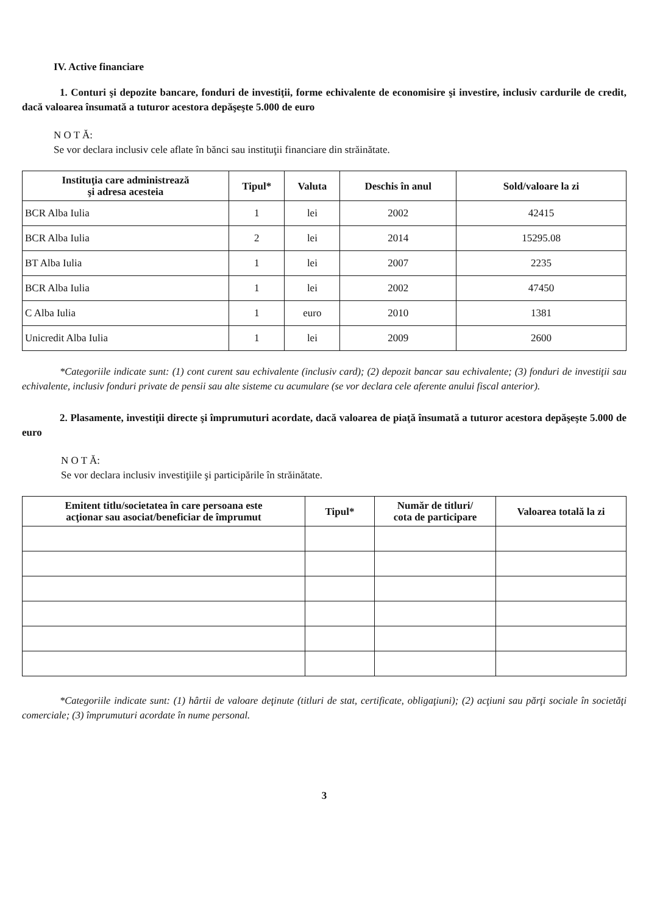IV. Active financiare
1. Conturi şi depozite bancare, fonduri de investiţii, forme echivalente de economisire şi investire, inclusiv cardurile de credit, dacă valoarea însumată a tuturor acestora depăşeşte 5.000 de euro
N O T Ă:
Se vor declara inclusiv cele aflate în bănci sau instituţii financiare din străinătate.
| Instituţia care administrează şi adresa acesteia | Tipul* | Valuta | Deschis în anul | Sold/valoare la zi |
| --- | --- | --- | --- | --- |
| BCR Alba Iulia | 1 | lei | 2002 | 42415 |
| BCR Alba Iulia | 2 | lei | 2014 | 15295.08 |
| BT Alba Iulia | 1 | lei | 2007 | 2235 |
| BCR Alba Iulia | 1 | lei | 2002 | 47450 |
| C Alba Iulia | 1 | euro | 2010 | 1381 |
| Unicredit Alba Iulia | 1 | lei | 2009 | 2600 |
*Categoriile indicate sunt: (1) cont curent sau echivalente (inclusiv card); (2) depozit bancar sau echivalente; (3) fonduri de investiţii sau echivalente, inclusiv fonduri private de pensii sau alte sisteme cu acumulare (se vor declara cele aferente anului fiscal anterior).
2. Plasamente, investiţii directe şi împrumuturi acordate, dacă valoarea de piaţă însumată a tuturor acestora depăşeşte 5.000 de euro
N O T Ă:
Se vor declara inclusiv investiţiile şi participările în străinătate.
| Emitent titlu/societatea în care persoana este acţionar sau asociat/beneficiar de împrumut | Tipul* | Număr de titluri/ cota de participare | Valoarea totală la zi |
| --- | --- | --- | --- |
*Categoriile indicate sunt: (1) hârtii de valoare deţinute (titluri de stat, certificate, obligaţiuni); (2) acţiuni sau părţi sociale în societăţi comerciale; (3) împrumuturi acordate în nume personal.
3